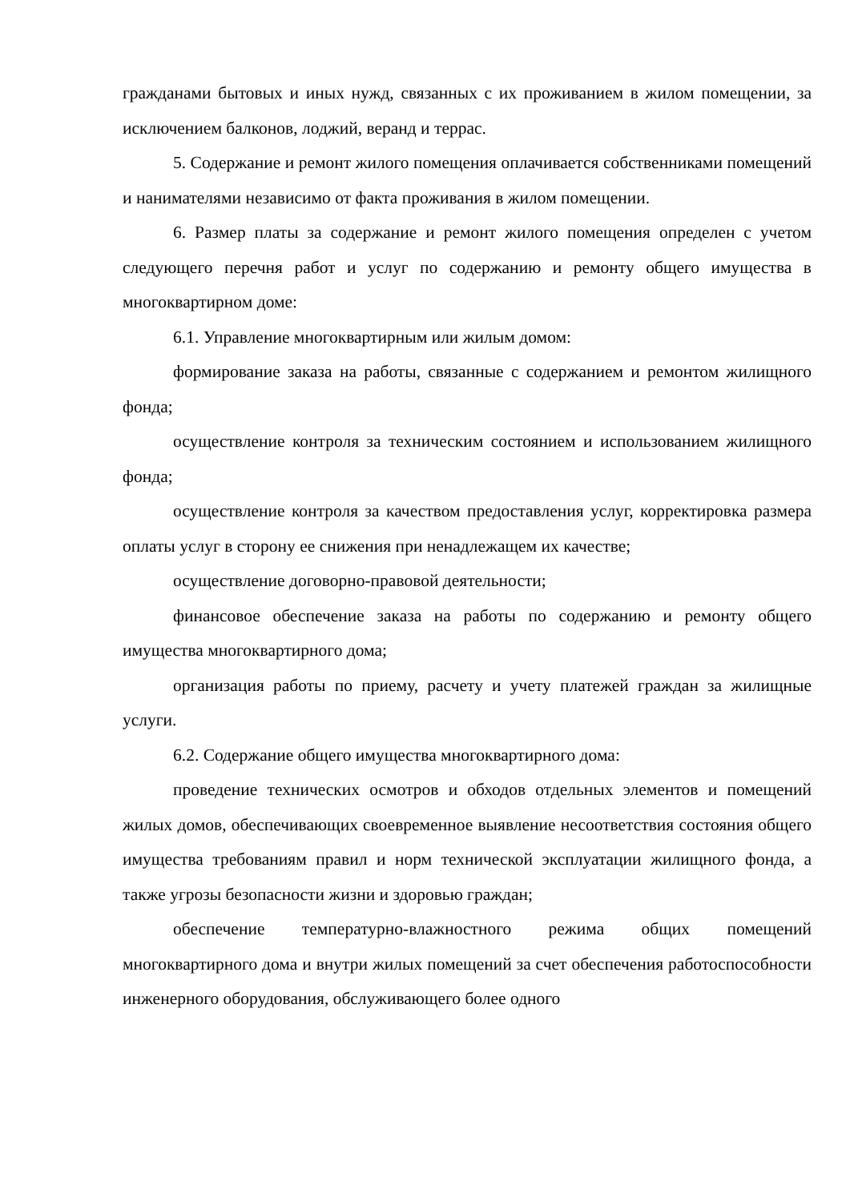гражданами бытовых и иных нужд, связанных с их проживанием в жилом помещении, за исключением балконов, лоджий, веранд и террас.
5. Содержание и ремонт жилого помещения оплачивается собственниками помещений и нанимателями независимо от факта проживания в жилом помещении.
6. Размер платы за содержание и ремонт жилого помещения определен с учетом следующего перечня работ и услуг по содержанию и ремонту общего имущества в многоквартирном доме:
6.1. Управление многоквартирным или жилым домом:
формирование заказа на работы, связанные с содержанием и ремонтом жилищного фонда;
осуществление контроля за техническим состоянием и использованием жилищного фонда;
осуществление контроля за качеством предоставления услуг, корректировка размера оплаты услуг в сторону ее снижения при ненадлежащем их качестве;
осуществление договорно-правовой деятельности;
финансовое обеспечение заказа на работы по содержанию и ремонту общего имущества многоквартирного дома;
организация работы по приему, расчету и учету платежей граждан за жилищные услуги.
6.2. Содержание общего имущества многоквартирного дома:
проведение технических осмотров и обходов отдельных элементов и помещений жилых домов, обеспечивающих своевременное выявление несоответствия состояния общего имущества требованиям правил и норм технической эксплуатации жилищного фонда, а также угрозы безопасности жизни и здоровью граждан;
обеспечение температурно-влажностного режима общих помещений многоквартирного дома и внутри жилых помещений за счет обеспечения работоспособности инженерного оборудования, обслуживающего более одного